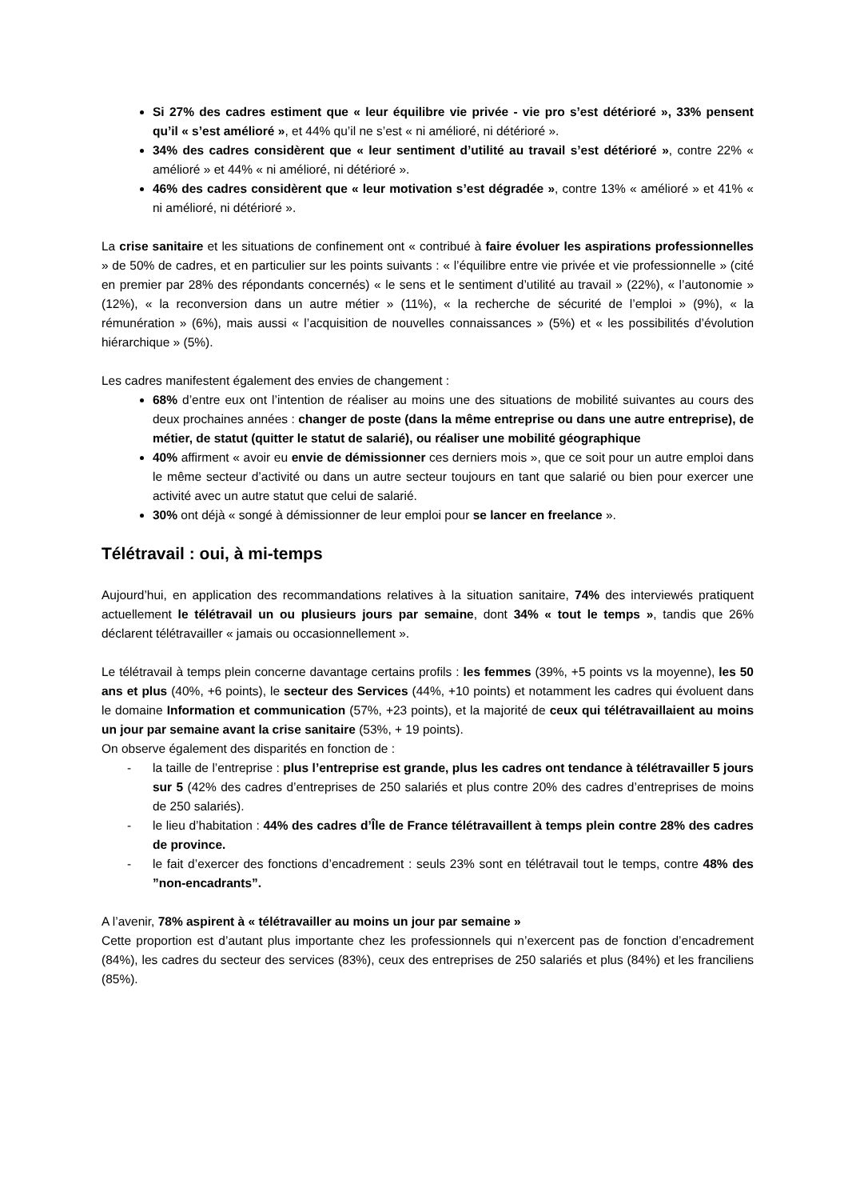Si 27% des cadres estiment que « leur équilibre vie privée - vie pro s’est détérioré », 33% pensent qu’il « s’est amélioré », et 44% qu’il ne s’est « ni amélioré, ni détérioré ».
34% des cadres considèrent que « leur sentiment d’utilité au travail s’est détérioré », contre 22% « amélioré » et 44% « ni amélioré, ni détérioré ».
46% des cadres considèrent que « leur motivation s’est dégradée », contre 13% « amélioré » et 41% « ni amélioré, ni détérioré ».
La crise sanitaire et les situations de confinement ont « contribué à faire évoluer les aspirations professionnelles » de 50% de cadres, et en particulier sur les points suivants : « l’équilibre entre vie privée et vie professionnelle » (cité en premier par 28% des répondants concernés) « le sens et le sentiment d’utilité au travail » (22%), « l’autonomie » (12%), « la reconversion dans un autre métier » (11%), « la recherche de sécurité de l’emploi » (9%), « la rémunération » (6%), mais aussi « l’acquisition de nouvelles connaissances » (5%) et « les possibilités d’évolution hiérarchique » (5%).
Les cadres manifestent également des envies de changement :
68% d’entre eux ont l’intention de réaliser au moins une des situations de mobilité suivantes au cours des deux prochaines années : changer de poste (dans la même entreprise ou dans une autre entreprise), de métier, de statut (quitter le statut de salarié), ou réaliser une mobilité géographique
40% affirment « avoir eu envie de démissionner ces derniers mois », que ce soit pour un autre emploi dans le même secteur d’activité ou dans un autre secteur toujours en tant que salarié ou bien pour exercer une activité avec un autre statut que celui de salarié.
30% ont déjà « songé à démissionner de leur emploi pour se lancer en freelance ».
Télétravail : oui, à mi-temps
Aujourd’hui, en application des recommandations relatives à la situation sanitaire, 74% des interviewés pratiquent actuellement le télétravail un ou plusieurs jours par semaine, dont 34% « tout le temps », tandis que 26% déclarent télétravailler « jamais ou occasionnellement ».
Le télétravail à temps plein concerne davantage certains profils : les femmes (39%, +5 points vs la moyenne), les 50 ans et plus (40%, +6 points), le secteur des Services (44%, +10 points) et notamment les cadres qui évoluent dans le domaine Information et communication (57%, +23 points), et la majorité de ceux qui télétravaillaient au moins un jour par semaine avant la crise sanitaire (53%, + 19 points).
On observe également des disparités en fonction de :
- la taille de l’entreprise : plus l’entreprise est grande, plus les cadres ont tendance à télétravailler 5 jours sur 5 (42% des cadres d’entreprises de 250 salariés et plus contre 20% des cadres d’entreprises de moins de 250 salariés).
- le lieu d’habitation : 44% des cadres d’Île de France télétravaillent à temps plein contre 28% des cadres de province.
- le fait d’exercer des fonctions d’encadrement : seuls 23% sont en télétravail tout le temps, contre 48% des ”non-encadrants”.
A l’avenir, 78% aspirent à « télétravailler au moins un jour par semaine »
Cette proportion est d’autant plus importante chez les professionnels qui n’exercent pas de fonction d’encadrement (84%), les cadres du secteur des services (83%), ceux des entreprises de 250 salariés et plus (84%) et les franciliens (85%).